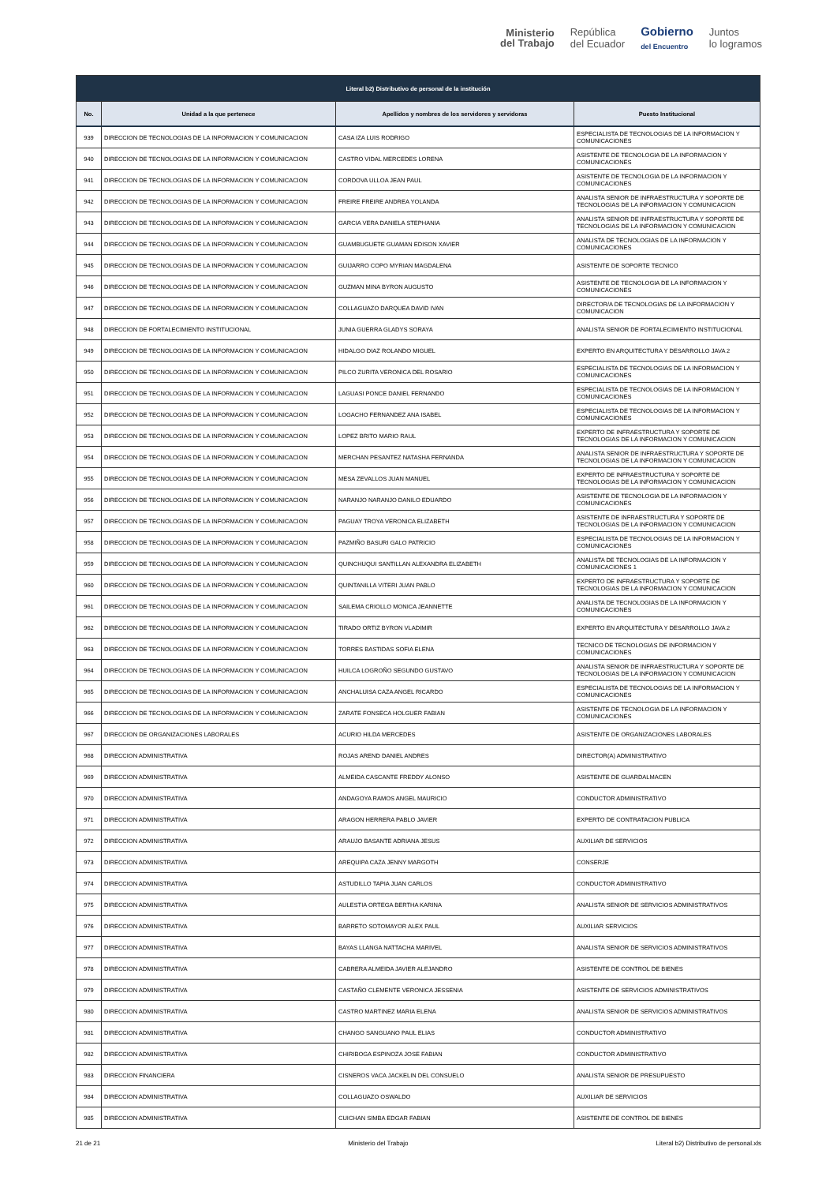Ministerio
del Trabajo
República
del Ecuador
Gobierno
del Encuentro
Juntos
lo logramos
| Literal b2) Distributivo de personal de la institución | | | |
| --- | --- | --- | --- |
| No. | Unidad a la que pertenece | Apellidos y nombres de los servidores y servidoras | Puesto Institucional |
| 939 | DIRECCION DE TECNOLOGIAS DE LA INFORMACION Y COMUNICACION | CASA IZA LUIS RODRIGO | ESPECIALISTA DE TECNOLOGIAS DE LA INFORMACION Y COMUNICACIONES |
| 940 | DIRECCION DE TECNOLOGIAS DE LA INFORMACION Y COMUNICACION | CASTRO VIDAL MERCEDES LORENA | ASISTENTE DE TECNOLOGIA DE LA INFORMACION Y COMUNICACIONES |
| 941 | DIRECCION DE TECNOLOGIAS DE LA INFORMACION Y COMUNICACION | CORDOVA ULLOA JEAN PAUL | ASISTENTE DE TECNOLOGIA DE LA INFORMACION Y COMUNICACIONES |
| 942 | DIRECCION DE TECNOLOGIAS DE LA INFORMACION Y COMUNICACION | FREIRE FREIRE ANDREA YOLANDA | ANALISTA SENIOR DE INFRAESTRUCTURA Y SOPORTE DE TECNOLOGIAS DE LA INFORMACION Y COMUNICACION |
| 943 | DIRECCION DE TECNOLOGIAS DE LA INFORMACION Y COMUNICACION | GARCIA VERA DANIELA STEPHANIA | ANALISTA SENIOR DE INFRAESTRUCTURA Y SOPORTE DE TECNOLOGIAS DE LA INFORMACION Y COMUNICACION |
| 944 | DIRECCION DE TECNOLOGIAS DE LA INFORMACION Y COMUNICACION | GUAMBUGUETE GUAMAN EDISON XAVIER | ANALISTA DE TECNOLOGIAS DE LA INFORMACION Y COMUNICACIONES |
| 945 | DIRECCION DE TECNOLOGIAS DE LA INFORMACION Y COMUNICACION | GUIJARRO COPO MYRIAN MAGDALENA | ASISTENTE DE SOPORTE TECNICO |
| 946 | DIRECCION DE TECNOLOGIAS DE LA INFORMACION Y COMUNICACION | GUZMAN MINA BYRON AUGUSTO | ASISTENTE DE TECNOLOGIA DE LA INFORMACION Y COMUNICACIONES |
| 947 | DIRECCION DE TECNOLOGIAS DE LA INFORMACION Y COMUNICACION | COLLAGUAZO DARQUEA DAVID IVAN | DIRECTOR/A DE TECNOLOGIAS DE LA INFORMACION Y COMUNICACION |
| 948 | DIRECCION DE FORTALECIMIENTO INSTITUCIONAL | JUNIA GUERRA GLADYS SORAYA | ANALISTA SENIOR DE FORTALECIMIENTO INSTITUCIONAL |
| 949 | DIRECCION DE TECNOLOGIAS DE LA INFORMACION Y COMUNICACION | HIDALGO DIAZ ROLANDO MIGUEL | EXPERTO EN ARQUITECTURA Y DESARROLLO JAVA 2 |
| 950 | DIRECCION DE TECNOLOGIAS DE LA INFORMACION Y COMUNICACION | PILCO ZURITA VERONICA DEL ROSARIO | ESPECIALISTA DE TECNOLOGIAS DE LA INFORMACION Y COMUNICACIONES |
| 951 | DIRECCION DE TECNOLOGIAS DE LA INFORMACION Y COMUNICACION | LAGUASI PONCE DANIEL FERNANDO | ESPECIALISTA DE TECNOLOGIAS DE LA INFORMACION Y COMUNICACIONES |
| 952 | DIRECCION DE TECNOLOGIAS DE LA INFORMACION Y COMUNICACION | LOGACHO FERNANDEZ ANA ISABEL | ESPECIALISTA DE TECNOLOGIAS DE LA INFORMACION Y COMUNICACIONES |
| 953 | DIRECCION DE TECNOLOGIAS DE LA INFORMACION Y COMUNICACION | LOPEZ BRITO MARIO RAUL | EXPERTO DE INFRAESTRUCTURA Y SOPORTE DE TECNOLOGIAS DE LA INFORMACION Y COMUNICACION |
| 954 | DIRECCION DE TECNOLOGIAS DE LA INFORMACION Y COMUNICACION | MERCHAN PESANTEZ NATASHA FERNANDA | ANALISTA SENIOR DE INFRAESTRUCTURA Y SOPORTE DE TECNOLOGIAS DE LA INFORMACION Y COMUNICACION |
| 955 | DIRECCION DE TECNOLOGIAS DE LA INFORMACION Y COMUNICACION | MESA ZEVALLOS JUAN MANUEL | EXPERTO DE INFRAESTRUCTURA Y SOPORTE DE TECNOLOGIAS DE LA INFORMACION Y COMUNICACION |
| 956 | DIRECCION DE TECNOLOGIAS DE LA INFORMACION Y COMUNICACION | NARANJO NARANJO DANILO EDUARDO | ASISTENTE DE TECNOLOGIA DE LA INFORMACION Y COMUNICACIONES |
| 957 | DIRECCION DE TECNOLOGIAS DE LA INFORMACION Y COMUNICACION | PAGUAY TROYA VERONICA ELIZABETH | ASISTENTE DE INFRAESTRUCTURA Y SOPORTE DE TECNOLOGIAS DE LA INFORMACION Y COMUNICACION |
| 958 | DIRECCION DE TECNOLOGIAS DE LA INFORMACION Y COMUNICACION | PAZMIÑO BASURI GALO PATRICIO | ESPECIALISTA DE TECNOLOGIAS DE LA INFORMACION Y COMUNICACIONES |
| 959 | DIRECCION DE TECNOLOGIAS DE LA INFORMACION Y COMUNICACION | QUINCHUQUI SANTILLAN ALEXANDRA ELIZABETH | ANALISTA DE TECNOLOGIAS DE LA INFORMACION Y COMUNICACIONES 1 |
| 960 | DIRECCION DE TECNOLOGIAS DE LA INFORMACION Y COMUNICACION | QUINTANILLA VITERI JUAN PABLO | EXPERTO DE INFRAESTRUCTURA Y SOPORTE DE TECNOLOGIAS DE LA INFORMACION Y COMUNICACION |
| 961 | DIRECCION DE TECNOLOGIAS DE LA INFORMACION Y COMUNICACION | SAILEMA CRIOLLO MONICA JEANNETTE | ANALISTA DE TECNOLOGIAS DE LA INFORMACION Y COMUNICACIONES |
| 962 | DIRECCION DE TECNOLOGIAS DE LA INFORMACION Y COMUNICACION | TIRADO ORTIZ BYRON VLADIMIR | EXPERTO EN ARQUITECTURA Y DESARROLLO JAVA 2 |
| 963 | DIRECCION DE TECNOLOGIAS DE LA INFORMACION Y COMUNICACION | TORRES BASTIDAS SOFIA ELENA | TECNICO DE TECNOLOGIAS DE INFORMACION Y COMUNICACIONES |
| 964 | DIRECCION DE TECNOLOGIAS DE LA INFORMACION Y COMUNICACION | HUILCA LOGROÑO SEGUNDO GUSTAVO | ANALISTA SENIOR DE INFRAESTRUCTURA Y SOPORTE DE TECNOLOGIAS DE LA INFORMACION Y COMUNICACION |
| 965 | DIRECCION DE TECNOLOGIAS DE LA INFORMACION Y COMUNICACION | ANCHALUISA CAZA ANGEL RICARDO | ESPECIALISTA DE TECNOLOGIAS DE LA INFORMACION Y COMUNICACIONES |
| 966 | DIRECCION DE TECNOLOGIAS DE LA INFORMACION Y COMUNICACION | ZARATE FONSECA HOLGUER FABIAN | ASISTENTE DE TECNOLOGIA DE LA INFORMACION Y COMUNICACIONES |
| 967 | DIRECCION DE ORGANIZACIONES LABORALES | ACURIO HILDA MERCEDES | ASISTENTE DE ORGANIZACIONES LABORALES |
| 968 | DIRECCION ADMINISTRATIVA | ROJAS AREND DANIEL ANDRES | DIRECTOR(A) ADMINISTRATIVO |
| 969 | DIRECCION ADMINISTRATIVA | ALMEIDA CASCANTE FREDDY ALONSO | ASISTENTE DE GUARDALMACEN |
| 970 | DIRECCION ADMINISTRATIVA | ANDAGOYA RAMOS ANGEL MAURICIO | CONDUCTOR ADMINISTRATIVO |
| 971 | DIRECCION ADMINISTRATIVA | ARAGON HERRERA PABLO JAVIER | EXPERTO DE CONTRATACION PUBLICA |
| 972 | DIRECCION ADMINISTRATIVA | ARAUJO BASANTE ADRIANA JESUS | AUXILIAR DE SERVICIOS |
| 973 | DIRECCION ADMINISTRATIVA | AREQUIPA CAZA JENNY MARGOTH | CONSERJE |
| 974 | DIRECCION ADMINISTRATIVA | ASTUDILLO TAPIA JUAN CARLOS | CONDUCTOR ADMINISTRATIVO |
| 975 | DIRECCION ADMINISTRATIVA | AULESTIA ORTEGA BERTHA KARINA | ANALISTA SENIOR DE SERVICIOS ADMINISTRATIVOS |
| 976 | DIRECCION ADMINISTRATIVA | BARRETO SOTOMAYOR ALEX PAUL | AUXILIAR SERVICIOS |
| 977 | DIRECCION ADMINISTRATIVA | BAYAS LLANGA NATTACHA MARIVEL | ANALISTA SENIOR DE SERVICIOS ADMINISTRATIVOS |
| 978 | DIRECCION ADMINISTRATIVA | CABRERA ALMEIDA JAVIER ALEJANDRO | ASISTENTE DE CONTROL DE BIENES |
| 979 | DIRECCION ADMINISTRATIVA | CASTAÑO CLEMENTE VERONICA JESSENIA | ASISTENTE DE SERVICIOS ADMINISTRATIVOS |
| 980 | DIRECCION ADMINISTRATIVA | CASTRO MARTINEZ MARIA ELENA | ANALISTA SENIOR DE SERVICIOS ADMINISTRATIVOS |
| 981 | DIRECCION ADMINISTRATIVA | CHANGO SANGUANO PAUL ELIAS | CONDUCTOR ADMINISTRATIVO |
| 982 | DIRECCION ADMINISTRATIVA | CHIRIBOGA ESPINOZA JOSE FABIAN | CONDUCTOR ADMINISTRATIVO |
| 983 | DIRECCION FINANCIERA | CISNEROS VACA JACKELIN DEL CONSUELO | ANALISTA SENIOR DE PRESUPUESTO |
| 984 | DIRECCION ADMINISTRATIVA | COLLAGUAZO OSWALDO | AUXILIAR DE SERVICIOS |
| 985 | DIRECCION ADMINISTRATIVA | CUICHAN SIMBA EDGAR FABIAN | ASISTENTE DE CONTROL DE BIENES |
21 de 21 Ministerio del Trabajo Literal b2) Distributivo de personal.xls